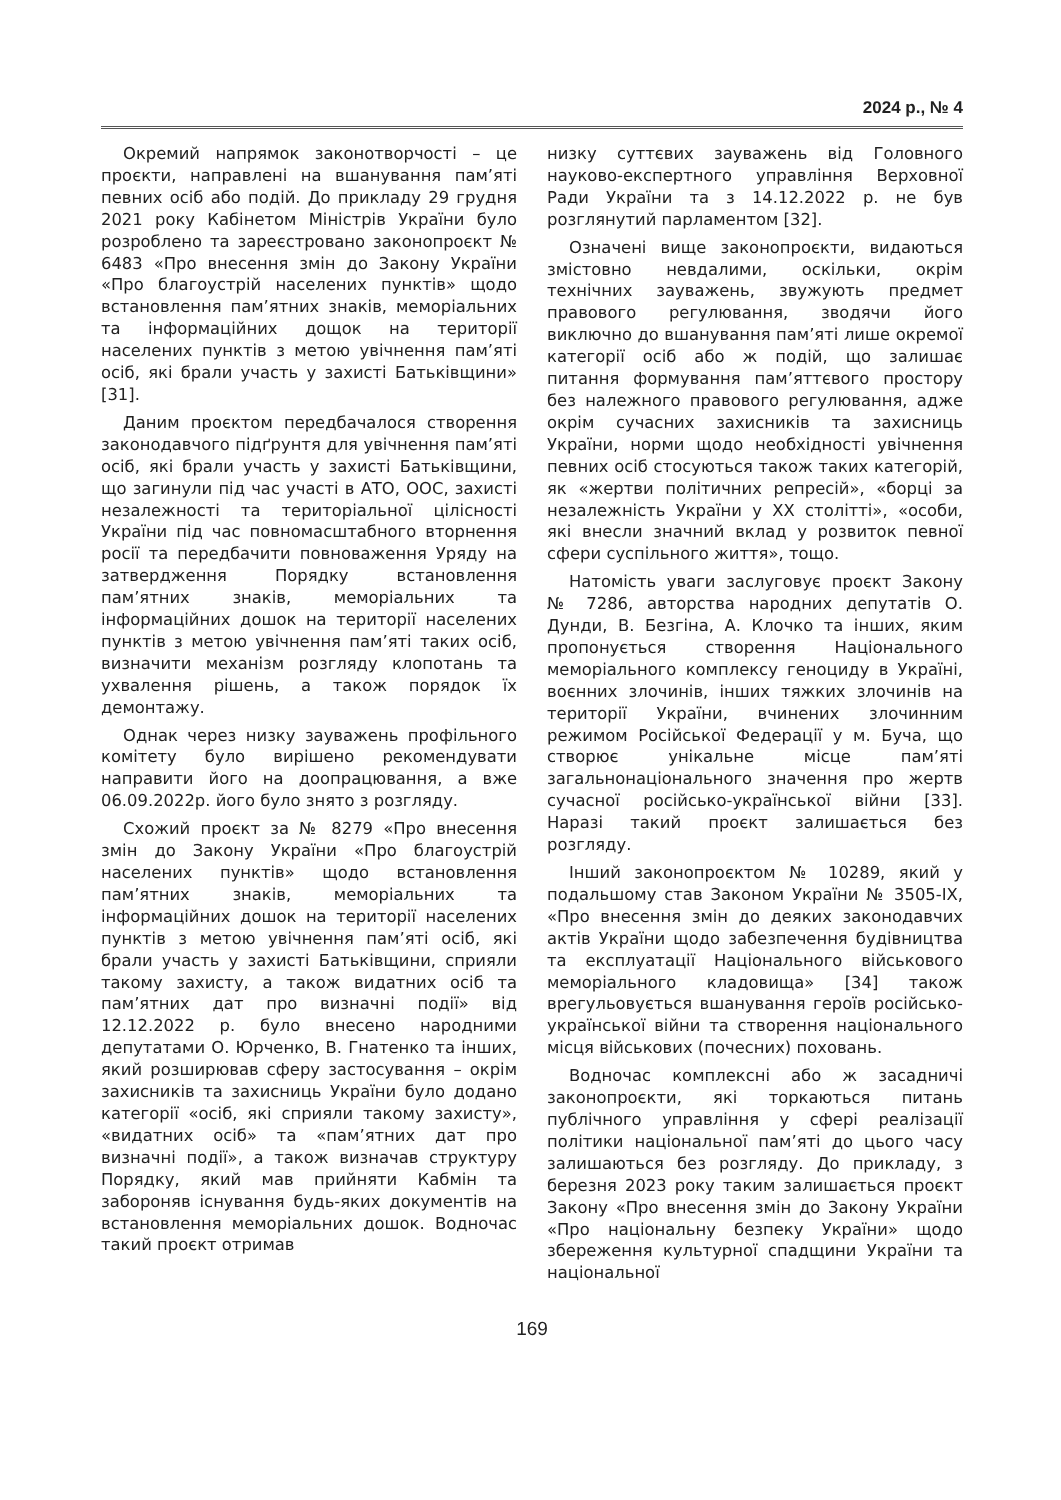2024 р., № 4
Окремий напрямок законотворчості – це проєкти, направлені на вшанування пам’яті певних осіб або подій. До прикладу 29 грудня 2021 року Кабінетом Міністрів України було розроблено та зареєстровано законопроєкт № 6483 «Про внесення змін до Закону України «Про благоустрій населених пунктів» щодо встановлення пам’ятних знаків, меморіальних та інформаційних дощок на території населених пунктів з метою увічнення пам’яті осіб, які брали участь у захисті Батьківщини» [31].
Даним проєктом передбачалося створення законодавчого підґрунтя для увічнення пам’яті осіб, які брали участь у захисті Батьківщини, що загинули під час участі в АТО, ООС, захисті незалежності та територіальної цілісності України під час повномасштабного вторнення росії та передбачити повноваження Уряду на затвердження Порядку встановлення пам’ятних знаків, меморіальних та інформаційних дошок на території населених пунктів з метою увічнення пам’яті таких осіб, визначити механізм розгляду клопотань та ухвалення рішень, а також порядок їх демонтажу.
Однак через низку зауважень профільного комітету було вирішено рекомендувати направити його на доопрацювання, а вже 06.09.2022р. його було знято з розгляду.
Схожий проєкт за № 8279 «Про внесення змін до Закону України «Про благоустрій населених пунктів» щодо встановлення пам’ятних знаків, меморіальних та інформаційних дошок на території населених пунктів з метою увічнення пам’яті осіб, які брали участь у захисті Батьківщини, сприяли такому захисту, а також видатних осіб та пам’ятних дат про визначні події» від 12.12.2022 р. було внесено народними депутатами О. Юрченко, В. Гнатенко та інших, який розширював сферу застосування – окрім захисників та захисниць України було додано категорії «осіб, які сприяли такому захисту», «видатних осіб» та «пам’ятних дат про визначні події», а також визначав структуру Порядку, який мав прийняти Кабмін та забороняв існування будь-яких документів на встановлення меморіальних дошок. Водночас такий проєкт отримав
низку суттєвих зауважень від Головного науково-експертного управління Верховної Ради України та з 14.12.2022 р. не був розглянутий парламентом [32].
Означені вище законопроєкти, видаються змістовно невдалими, оскільки, окрім технічних зауважень, звужують предмет правового регулювання, зводячи його виключно до вшанування пам’яті лише окремої категорії осіб або ж подій, що залишає питання формування пам’яттєвого простору без належного правового регулювання, адже окрім сучасних захисників та захисниць України, норми щодо необхідності увічнення певних осіб стосуються також таких категорій, як «жертви політичних репресій», «борці за незалежність України у ХХ столітті», «особи, які внесли значний вклад у розвиток певної сфери суспільного життя», тощо.
Натомість уваги заслуговує проєкт Закону № 7286, авторства народних депутатів О. Дунди, В. Безгіна, А. Клочко та інших, яким пропонується створення Національного меморіального комплексу геноциду в Україні, воєнних злочинів, інших тяжких злочинів на території України, вчинених злочинним режимом Російської Федерації у м. Буча, що створює унікальне місце пам’яті загальнонаціонального значення про жертв сучасної російсько-української війни [33]. Наразі такий проєкт залишається без розгляду.
Інший законопроєктом № 10289, який у подальшому став Законом України № 3505-IX, «Про внесення змін до деяких законодавчих актів України щодо забезпечення будівництва та експлуатації Національного військового меморіального кладовища» [34] також врегульовується вшанування героїв російсько-української війни та створення національного місця військових (почесних) поховань.
Водночас комплексні або ж засадничі законопроєкти, які торкаються питань публічного управління у сфері реалізації політики національної пам’яті до цього часу залишаються без розгляду. До прикладу, з березня 2023 року таким залишається проєкт Закону «Про внесення змін до Закону України «Про національну безпеку України» щодо збереження культурної спадщини України та національної
169